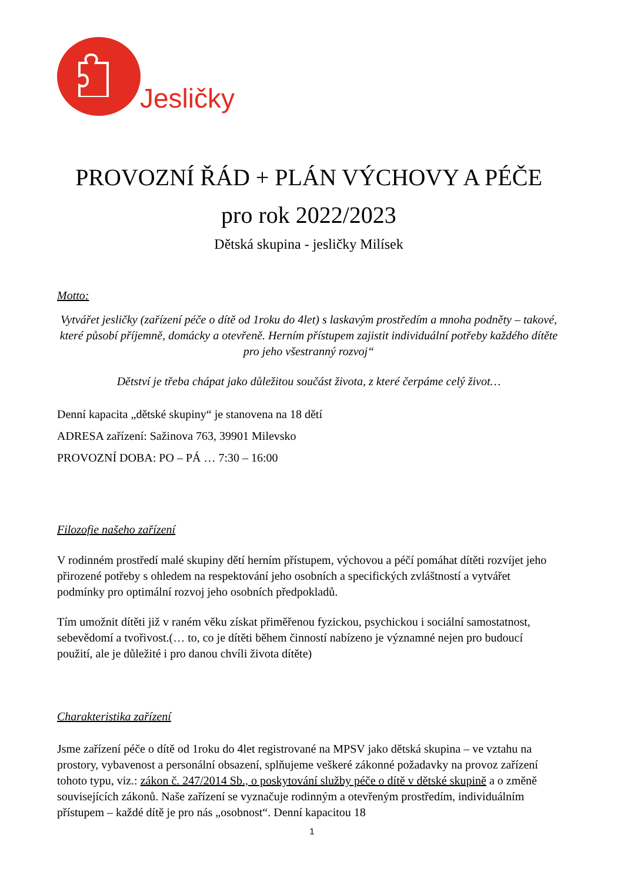Jesličky
PROVOZNÍ ŘÁD + PLÁN VÝCHOVY A PÉČE
pro rok 2022/2023
Dětská skupina - jesličky Milísek
Motto:
Vytvářet jesličky (zařízení péče o dítě od 1roku do 4let) s laskavým prostředím a mnoha podněty – takové, které působí příjemně, domácky a otevřeně. Herním přístupem zajistit individuální potřeby každého dítěte pro jeho všestranný rozvoj“
Dětství je třeba chápat jako důležitou součást života, z které čerpáme celý život…
Denní kapacita „dětské skupiny“ je stanovena na 18 dětí
ADRESA zařízení: Sažinova 763, 39901 Milevsko
PROVOZNÍ DOBA: PO – PÁ … 7:30 – 16:00
Filozofie našeho zařízení
V rodinném prostředí malé skupiny dětí herním přístupem, výchovou a péčí pomáhat dítěti rozvíjet jeho přirozené potřeby s ohledem na respektování jeho osobních a specifických zvláštností a vytvářet podmínky pro optimální rozvoj jeho osobních předpokladů.
Tím umožnit dítěti již v raném věku získat přiměřenou fyzickou, psychickou i sociální samostatnost, sebevědomí a tvořivost.(… to, co je dítěti během činností nabízeno je významné nejen pro budoucí použití, ale je důležité i pro danou chvíli života dítěte)
Charakteristika zařízení
Jsme zařízení péče o dítě od 1roku do 4let registrované na MPSV jako dětská skupina – ve vztahu na prostory, vybavenost a personální obsazení, splňujeme veškeré zákonné požadavky na provoz zařízení tohoto typu, viz.: zákon č. 247/2014 Sb., o poskytování služby péče o dítě v dětské skupině a o změně souvisejících zákonů. Naše zařízení se vyznačuje rodinným a otevřeným prostředím, individuálním přístupem – každé dítě je pro nás „osobnost“. Denní kapacitou 18
1